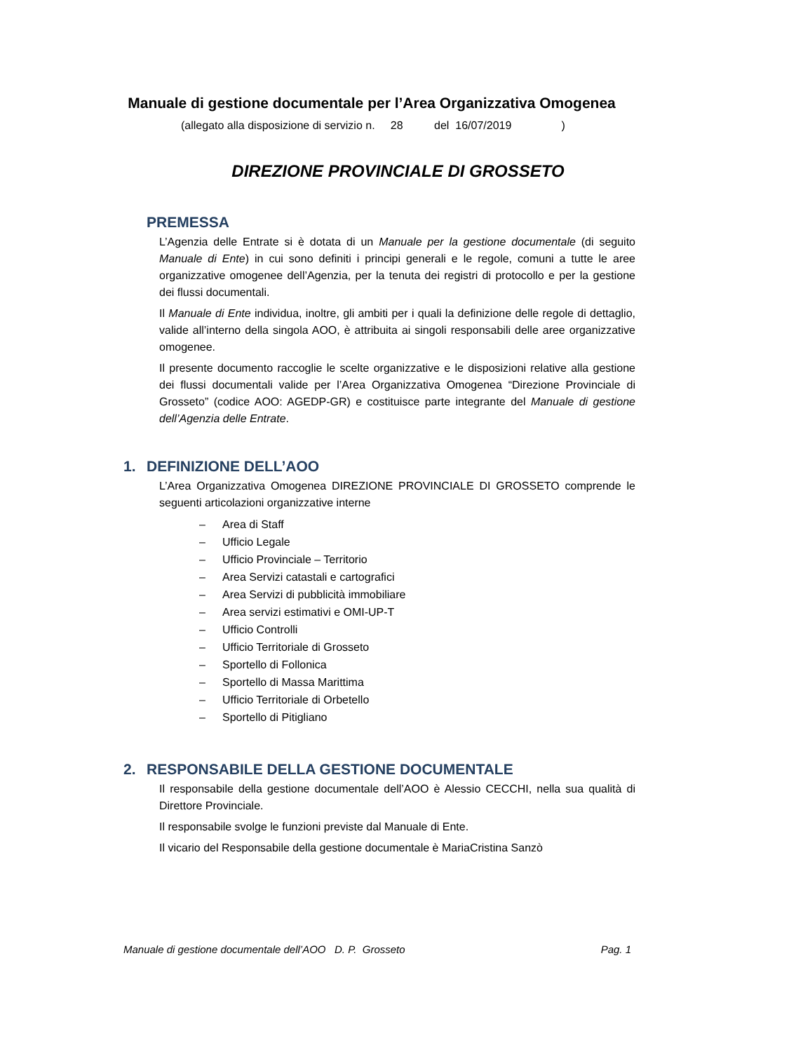Manuale di gestione documentale per l’Area Organizzativa Omogenea
(allegato alla disposizione di servizio n. 28 del 16/07/2019 )
DIREZIONE PROVINCIALE DI GROSSETO
PREMESSA
L’Agenzia delle Entrate si è dotata di un Manuale per la gestione documentale (di seguito Manuale di Ente) in cui sono definiti i principi generali e le regole, comuni a tutte le aree organizzative omogenee dell’Agenzia, per la tenuta dei registri di protocollo e per la gestione dei flussi documentali.
Il Manuale di Ente individua, inoltre, gli ambiti per i quali la definizione delle regole di dettaglio, valide all’interno della singola AOO, è attribuita ai singoli responsabili delle aree organizzative omogenee.
Il presente documento raccoglie le scelte organizzative e le disposizioni relative alla gestione dei flussi documentali valide per l’Area Organizzativa Omogenea “Direzione Provinciale di Grosseto” (codice AOO: AGEDP-GR) e costituisce parte integrante del Manuale di gestione dell’Agenzia delle Entrate.
1. DEFINIZIONE DELL’AOO
L’Area Organizzativa Omogenea DIREZIONE PROVINCIALE DI GROSSETO comprende le seguenti articolazioni organizzative interne
– Area di Staff
– Ufficio Legale
– Ufficio Provinciale – Territorio
– Area Servizi catastali e cartografici
– Area Servizi di pubblicità immobiliare
– Area servizi estimativi e OMI-UP-T
– Ufficio Controlli
– Ufficio Territoriale di Grosseto
– Sportello di Follonica
– Sportello di Massa Marittima
– Ufficio Territoriale di Orbetello
– Sportello di Pitigliano
2. RESPONSABILE DELLA GESTIONE DOCUMENTALE
Il responsabile della gestione documentale dell’AOO è Alessio CECCHI, nella sua qualità di Direttore Provinciale.
Il responsabile svolge le funzioni previste dal Manuale di Ente.
Il vicario del Responsabile della gestione documentale è MariaCristina Sanzò
Manuale di gestione documentale dell’AOO D. P. Grosseto Pag. 1